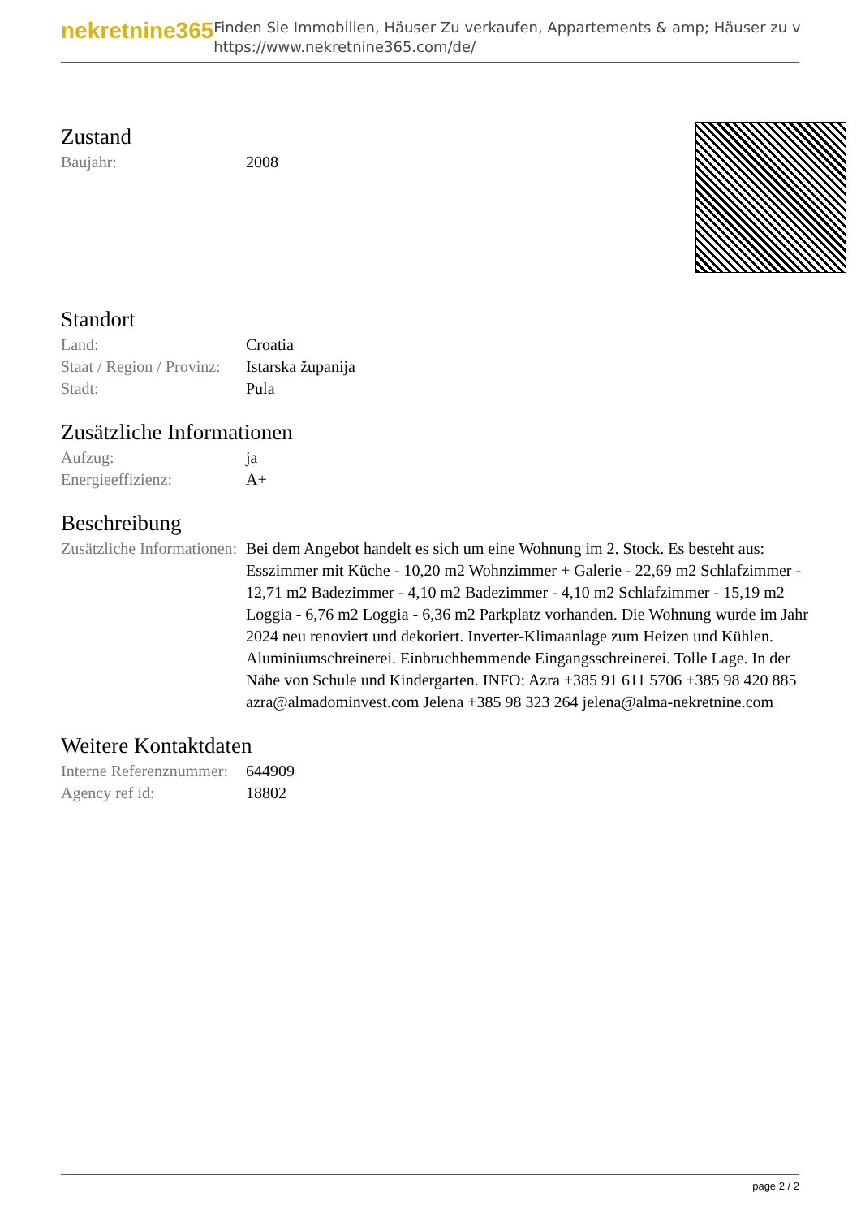nekretnine365
Finden Sie Immobilien, Häuser Zu verkaufen, Appartements & amp; Häuser zu v
https://www.nekretnine365.com/de/
Zustand
| Baujahr: | 2008 |
Standort
| Land: | Croatia |
| Staat / Region / Provinz: | Istarska županija |
| Stadt: | Pula |
Zusätzliche Informationen
| Aufzug: | ja |
| Energieeffizienz: | A+ |
Beschreibung
| Zusätzliche Informationen: | Bei dem Angebot handelt es sich um eine Wohnung im 2. Stock. Es besteht aus: Esszimmer mit Küche - 10,20 m2 Wohnzimmer + Galerie - 22,69 m2 Schlafzimmer - 12,71 m2 Badezimmer - 4,10 m2 Badezimmer - 4,10 m2 Schlafzimmer - 15,19 m2 Loggia - 6,76 m2 Loggia - 6,36 m2 Parkplatz vorhanden. Die Wohnung wurde im Jahr 2024 neu renoviert und dekoriert. Inverter-Klimaanlage zum Heizen und Kühlen. Aluminiumschreinerei. Einbruchhemmende Eingangsschreinerei. Tolle Lage. In der Nähe von Schule und Kindergarten. INFO: Azra +385 91 611 5706 +385 98 420 885 azra@almadominvest.com Jelena +385 98 323 264 jelena@alma-nekretnine.com |
Weitere Kontaktdaten
| Interne Referenznummer: | 644909 |
| Agency ref id: | 18802 |
page 2 / 2